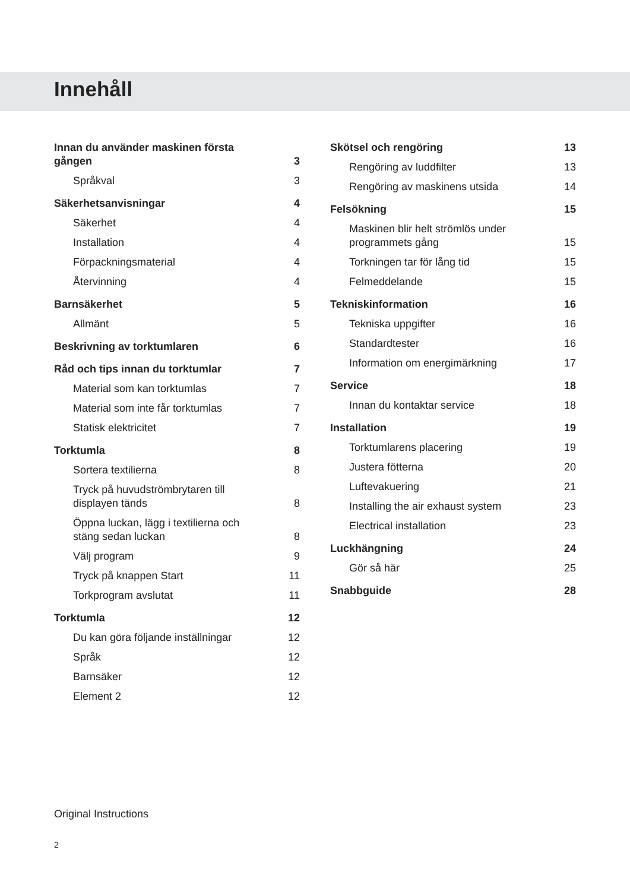Innehåll
Innan du använder maskinen första gången 3
Språkval 3
Säkerhetsanvisningar 4
Säkerhet 4
Installation 4
Förpackningsmaterial 4
Återvinning 4
Barnsäkerhet 5
Allmänt 5
Beskrivning av torktumlaren 6
Råd och tips innan du torktumlar 7
Material som kan torktumlas 7
Material som inte får torktumlas 7
Statisk elektricitet 7
Torktumla 8
Sortera textilierna 8
Tryck på huvudströmbrytaren till displayen tänds 8
Öppna luckan, lägg i textilierna och stäng sedan luckan 8
Välj program 9
Tryck på knappen Start 11
Torkprogram avslutat 11
Torktumla 12
Du kan göra följande inställningar 12
Språk 12
Barnsäker 12
Element 2 12
Skötsel och rengöring 13
Rengöring av luddfilter 13
Rengöring av maskinens utsida 14
Felsökning 15
Maskinen blir helt strömlös under programmets gång 15
Torkningen tar för lång tid 15
Felmeddelande 15
Tekniskinformation 16
Tekniska uppgifter 16
Standardtester 16
Information om energimärkning 17
Service 18
Innan du kontaktar service 18
Installation 19
Torktumlarens placering 19
Justera fötterna 20
Luftevakuering 21
Installing the air exhaust system 23
Electrical installation 23
Luckhängning 24
Gör så här 25
Snabbguide 28
Original Instructions
2